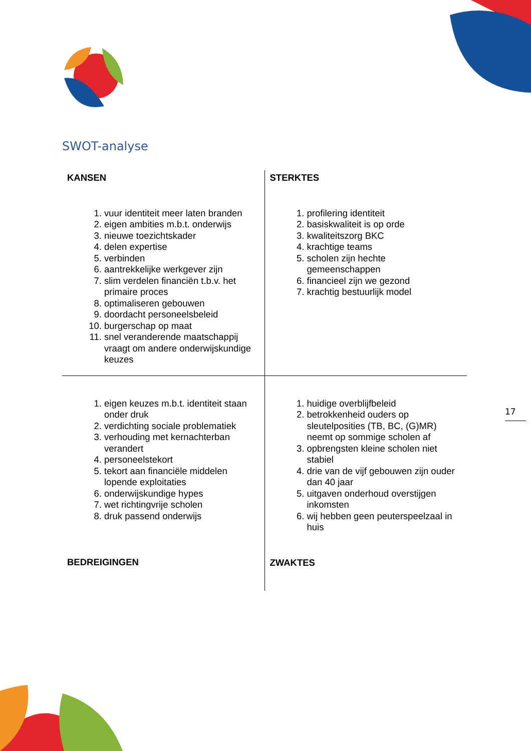SWOT-analyse
| KANSEN 1. vuur identiteit meer laten branden 2. eigen ambities m.b.t. onderwijs 3. nieuwe toezichtskader 4. delen expertise 5. verbinden 6. aantrekkelijke werkgever zijn 7. slim verdelen financiën t.b.v. het primaire proces 8. optimaliseren gebouwen 9. doordacht personeelsbeleid 10. burgerschap op maat 11. snel veranderende maatschappij vraagt om andere onderwijskundige keuzes | STERKTES 1. profilering identiteit 2. basiskwaliteit is op orde 3. kwaliteitszorg BKC 4. krachtige teams 5. scholen zijn hechte gemeenschappen 6. financieel zijn we gezond 7. krachtig bestuurlijk model |
| 1. eigen keuzes m.b.t. identiteit staan onder druk 2. verdichting sociale problematiek 3. verhouding met kernachterban verandert 4. personeelstekort 5. tekort aan financiële middelen lopende exploitaties 6. onderwijskundige hypes 7. wet richtingvrije scholen 8. druk passend onderwijs BEDREIGINGEN | 1. huidige overblijfbeleid 2. betrokkenheid ouders op sleutelposities (TB, BC, (G)MR) neemt op sommige scholen af 3. opbrengsten kleine scholen niet stabiel 4. drie van de vijf gebouwen zijn ouder dan 40 jaar 5. uitgaven onderhoud overstijgen inkomsten 6. wij hebben geen peuterspeelzaal in huis ZWAKTES |
17